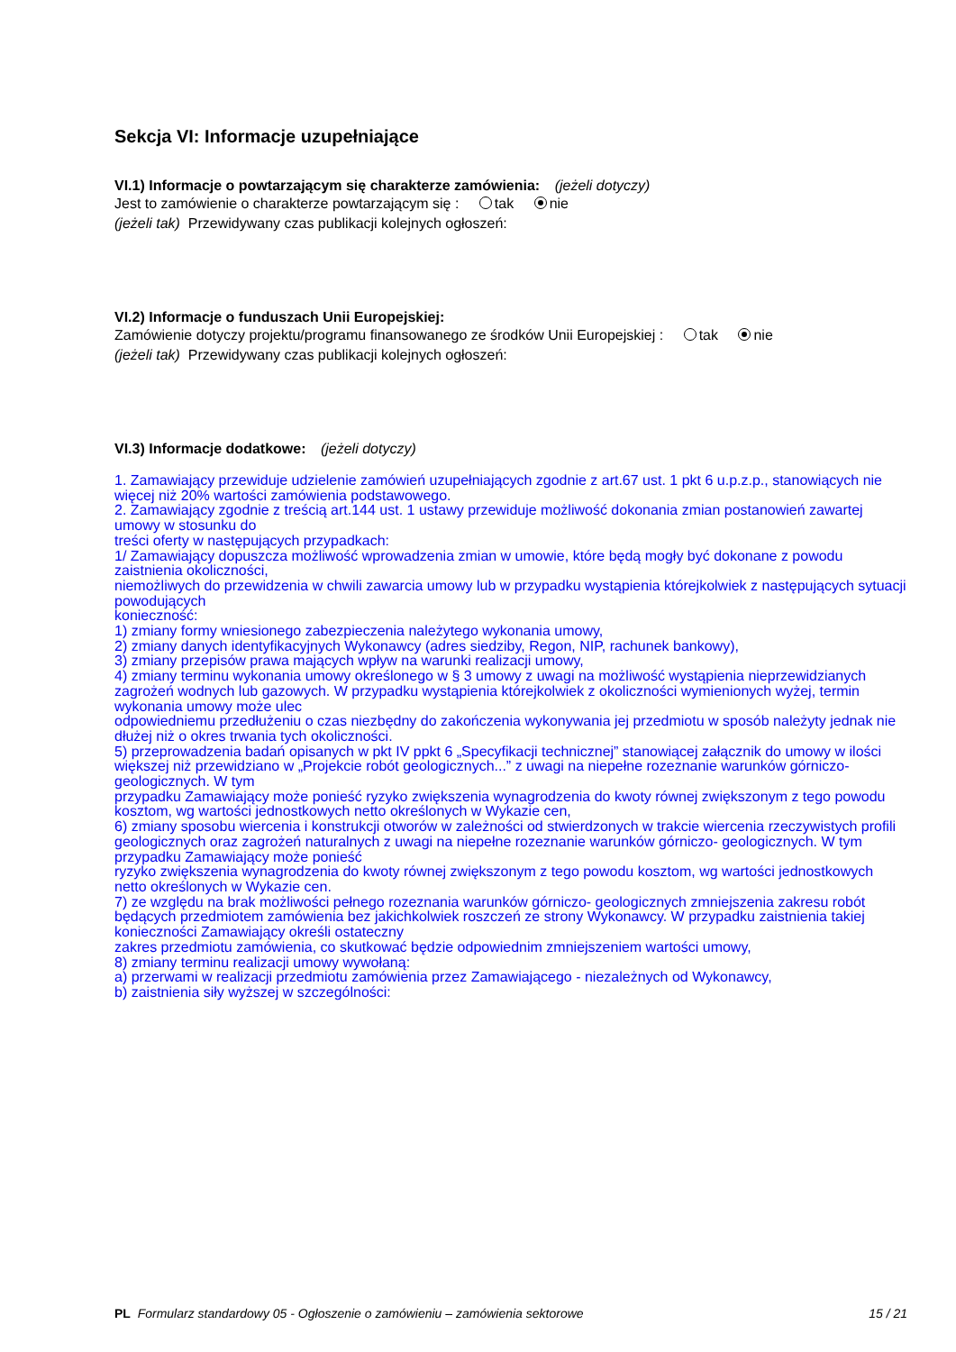Sekcja VI: Informacje uzupełniające
VI.1) Informacje o powtarzającym się charakterze zamówienia: (jeżeli dotyczy)
Jest to zamówienie o charakterze powtarzającym się : tak nie
(jeżeli tak) Przewidywany czas publikacji kolejnych ogłoszeń:
VI.2) Informacje o funduszach Unii Europejskiej:
Zamówienie dotyczy projektu/programu finansowanego ze środków Unii Europejskiej : tak nie
(jeżeli tak) Przewidywany czas publikacji kolejnych ogłoszeń:
VI.3) Informacje dodatkowe: (jeżeli dotyczy)
1. Zamawiający przewiduje udzielenie zamówień uzupełniających zgodnie z art.67 ust. 1 pkt 6 u.p.z.p., stanowiących nie więcej niż 20% wartości zamówienia podstawowego.
2. Zamawiający zgodnie z treścią art.144 ust. 1 ustawy przewiduje możliwość dokonania zmian postanowień zawartej umowy w stosunku do
treści oferty w następujących przypadkach:
1/ Zamawiający dopuszcza możliwość wprowadzenia zmian w umowie, które będą mogły być dokonane z powodu zaistnienia okoliczności,
niemożliwych do przewidzenia w chwili zawarcia umowy lub w przypadku wystąpienia którejkolwiek z następujących sytuacji powodujących
konieczność:
1) zmiany formy wniesionego zabezpieczenia należytego wykonania umowy,
2) zmiany danych identyfikacyjnych Wykonawcy (adres siedziby, Regon, NIP, rachunek bankowy),
3) zmiany przepisów prawa mających wpływ na warunki realizacji umowy,
4) zmiany terminu wykonania umowy określonego w § 3 umowy z uwagi na możliwość wystąpienia nieprzewidzianych zagrożeń wodnych lub gazowych. W przypadku wystąpienia którejkolwiek z okoliczności wymienionych wyżej, termin wykonania umowy może ulec
odpowiedniemu przedłużeniu o czas niezbędny do zakończenia wykonywania jej przedmiotu w sposób należyty jednak nie dłużej niż o okres trwania tych okoliczności.
5) przeprowadzenia badań opisanych w pkt IV ppkt 6 „Specyfikacji technicznej” stanowiącej załącznik do umowy w ilości większej niż przewidziano w „Projekcie robót geologicznych...” z uwagi na niepełne rozeznanie warunków górniczo-geologicznych. W tym
przypadku Zamawiający może ponieść ryzyko zwiększenia wynagrodzenia do kwoty równej zwiększonym z tego powodu kosztom, wg wartości jednostkowych netto określonych w Wykazie cen,
6) zmiany sposobu wiercenia i konstrukcji otworów w zależności od stwierdzonych w trakcie wiercenia rzeczywistych profili geologicznych oraz zagrożeń naturalnych z uwagi na niepełne rozeznanie warunków górniczo- geologicznych. W tym przypadku Zamawiający może ponieść
ryzyko zwiększenia wynagrodzenia do kwoty równej zwiększonym z tego powodu kosztom, wg wartości jednostkowych netto określonych w Wykazie cen.
7) ze względu na brak możliwości pełnego rozeznania warunków górniczo- geologicznych zmniejszenia zakresu robót będących przedmiotem zamówienia bez jakichkolwiek roszczeń ze strony Wykonawcy. W przypadku zaistnienia takiej konieczności Zamawiający określi ostateczny
zakres przedmiotu zamówienia, co skutkować będzie odpowiednim zmniejszeniem wartości umowy,
8) zmiany terminu realizacji umowy wywołaną:
a) przerwami w realizacji przedmiotu zamówienia przez Zamawiającego - niezależnych od Wykonawcy,
b) zaistnienia siły wyższej w szczególności:
PL Formularz standardowy 05 - Ogłoszenie o zamówieniu – zamówienia sektorowe 15 / 21